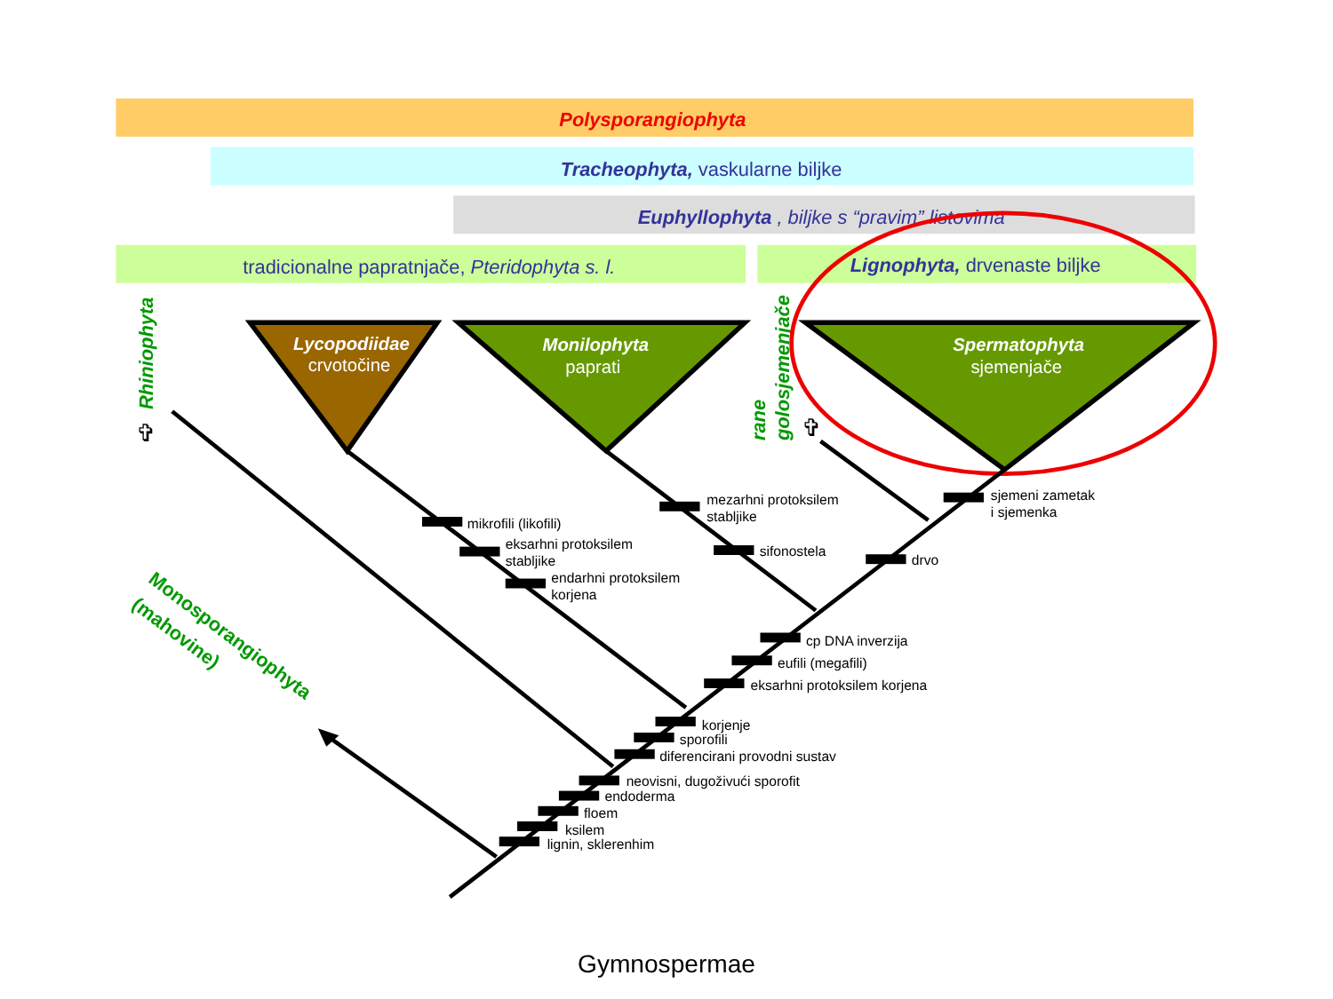Polysporangiophyta
Tracheophyta, vaskularne biljke
Euphyllophyta , biljke s “pravim” listovima
tradicionalne papratnjače, Pteridophyta s. l.
Lignophyta, drvenaste biljke
Rhiniophyta
✞
Lycopodiidae
crvotočine
Monilophyta
paprati
rane
golosjemenjače
✞
Spermatophyta
sjemenjače
mikrofili (likofili)
eksarhni protoksilem
stabljike
endarhni protoksilem
korjena
mezarhni protoksilem
stabljike
sifonostela
sjemeni zametak
i sjemenka
drvo
cp DNA inverzija
eufili (megafili)
eksarhni protoksilem korjena
korjenje
sporofili
diferencirani provodni sustav
neovisni, dugoživući sporofit
endoderma
floem
ksilem
lignin, sklerenhim
Monosporangiophyta
(mahovine)
Gymnospermae